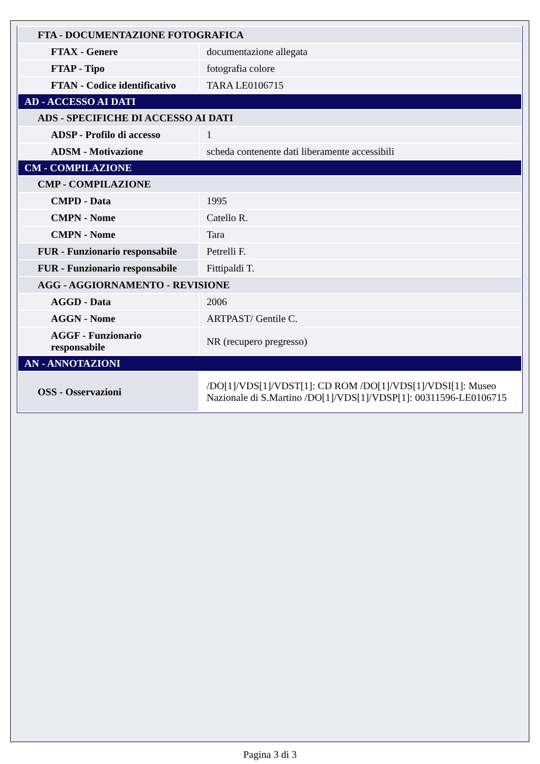| FTA - DOCUMENTAZIONE FOTOGRAFICA | |
| FTAX - Genere | documentazione allegata |
| FTAP - Tipo | fotografia colore |
| FTAN - Codice identificativo | TARA LE0106715 |
| AD - ACCESSO AI DATI | |
| ADS - SPECIFICHE DI ACCESSO AI DATI | |
| ADSP - Profilo di accesso | 1 |
| ADSM - Motivazione | scheda contenente dati liberamente accessibili |
| CM - COMPILAZIONE | |
| CMP - COMPILAZIONE | |
| CMPD - Data | 1995 |
| CMPN - Nome | Catello R. |
| CMPN - Nome | Tara |
| FUR - Funzionario responsabile | Petrelli F. |
| FUR - Funzionario responsabile | Fittipaldi T. |
| AGG - AGGIORNAMENTO - REVISIONE | |
| AGGD - Data | 2006 |
| AGGN - Nome | ARTPAST/ Gentile C. |
| AGGF - Funzionario responsabile | NR (recupero pregresso) |
| AN - ANNOTAZIONI | |
| OSS - Osservazioni | /DO[1]/VDS[1]/VDST[1]: CD ROM /DO[1]/VDS[1]/VDSI[1]: Museo Nazionale di S.Martino /DO[1]/VDS[1]/VDSP[1]: 00311596-LE0106715 |
Pagina 3 di 3